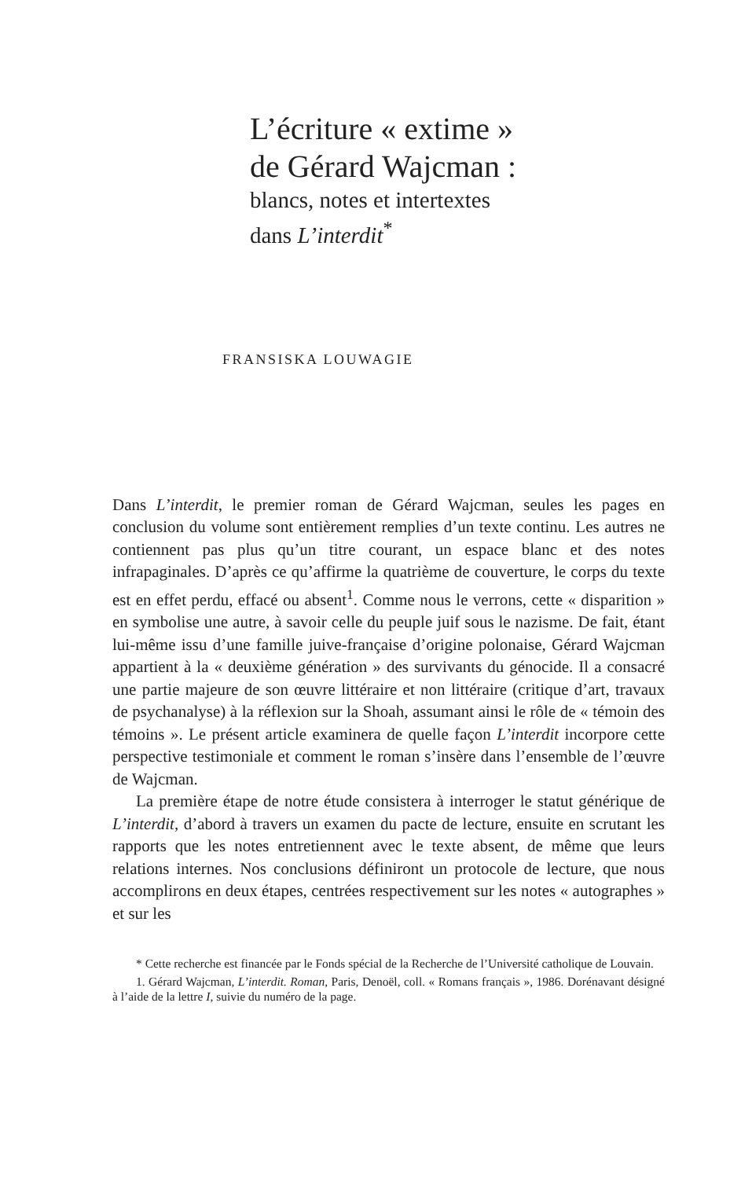L’écriture « extime »
de Gérard Wajcman :
blancs, notes et intertextes
dans L’interdit<sup>*</sup>
FRANSISKA LOUWAGIE
Dans L’interdit, le premier roman de Gérard Wajcman, seules les pages en conclusion du volume sont entièrement remplies d’un texte continu. Les autres ne contiennent pas plus qu’un titre courant, un espace blanc et des notes infrapaginales. D’après ce qu’affirme la quatrième de couverture, le corps du texte est en effet perdu, effacé ou absent<sup>1</sup>. Comme nous le verrons, cette « disparition » en symbolise une autre, à savoir celle du peuple juif sous le nazisme. De fait, étant lui-même issu d’une famille juive-française d’origine polonaise, Gérard Wajcman appartient à la « deuxième génération » des survivants du génocide. Il a consacré une partie majeure de son œuvre littéraire et non littéraire (critique d’art, travaux de psychanalyse) à la réflexion sur la Shoah, assumant ainsi le rôle de « témoin des témoins ». Le présent article examinera de quelle façon L’interdit incorpore cette perspective testimoniale et comment le roman s’insère dans l’ensemble de l’œuvre de Wajcman.
La première étape de notre étude consistera à interroger le statut générique de L’interdit, d’abord à travers un examen du pacte de lecture, ensuite en scrutant les rapports que les notes entretiennent avec le texte absent, de même que leurs relations internes. Nos conclusions définiront un protocole de lecture, que nous accomplirons en deux étapes, centrées respectivement sur les notes « autographes » et sur les
* Cette recherche est financée par le Fonds spécial de la Recherche de l’Université catholique de Louvain.
1. Gérard Wajcman, L’interdit. Roman, Paris, Denoël, coll. « Romans français », 1986. Dorénavant désigné à l’aide de la lettre I, suivie du numéro de la page.